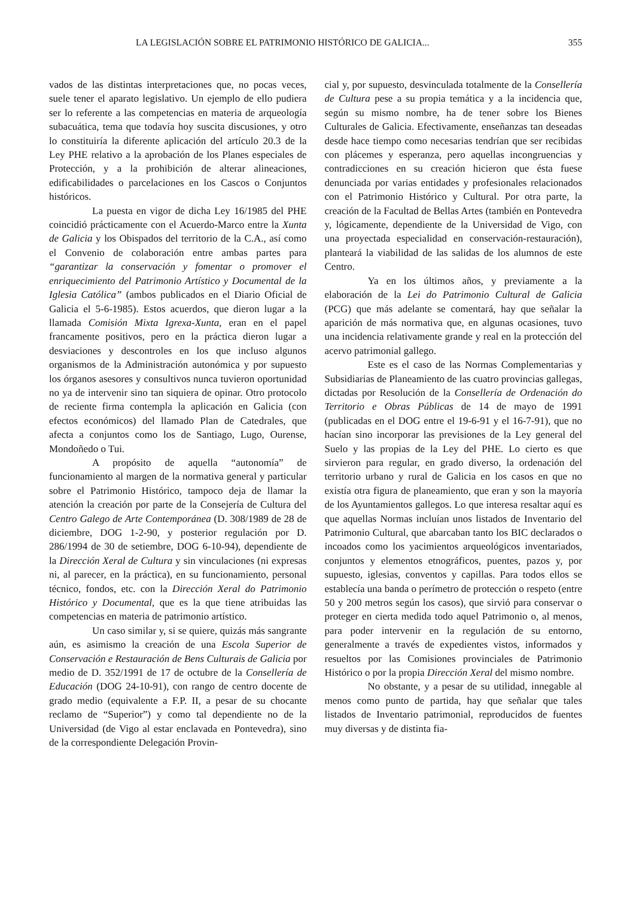LA LEGISLACIÓN SOBRE EL PATRIMONIO HISTÓRICO DE GALICIA... 355
vados de las distintas interpretaciones que, no pocas veces, suele tener el aparato legislativo. Un ejemplo de ello pudiera ser lo referente a las competencias en materia de arqueología subacuática, tema que todavía hoy suscita discusiones, y otro lo constituiría la diferente aplicación del artículo 20.3 de la Ley PHE relativo a la aprobación de los Planes especiales de Protección, y a la prohibición de alterar alineaciones, edificabilidades o parcelaciones en los Cascos o Conjuntos históricos.
La puesta en vigor de dicha Ley 16/1985 del PHE coincidió prácticamente con el Acuerdo-Marco entre la Xunta de Galicia y los Obispados del territorio de la C.A., así como el Convenio de colaboración entre ambas partes para “garantizar la conservación y fomentar o promover el enriquecimiento del Patrimonio Artístico y Documental de la Iglesia Católica” (ambos publicados en el Diario Oficial de Galicia el 5-6-1985). Estos acuerdos, que dieron lugar a la llamada Comisión Mixta Igrexa-Xunta, eran en el papel francamente positivos, pero en la práctica dieron lugar a desviaciones y descontroles en los que incluso algunos organismos de la Administración autonómica y por supuesto los órganos asesores y consultivos nunca tuvieron oportunidad no ya de intervenir sino tan siquiera de opinar. Otro protocolo de reciente firma contempla la aplicación en Galicia (con efectos económicos) del llamado Plan de Catedrales, que afecta a conjuntos como los de Santiago, Lugo, Ourense, Mondoñedo o Tui.
A propósito de aquella “autonomía” de funcionamiento al margen de la normativa general y particular sobre el Patrimonio Histórico, tampoco deja de llamar la atención la creación por parte de la Consejería de Cultura del Centro Galego de Arte Contemporánea (D. 308/1989 de 28 de diciembre, DOG 1-2-90, y posterior regulación por D. 286/1994 de 30 de setiembre, DOG 6-10-94), dependiente de la Dirección Xeral de Cultura y sin vinculaciones (ni expresas ni, al parecer, en la práctica), en su funcionamiento, personal técnico, fondos, etc. con la Dirección Xeral do Patrimonio Histórico y Documental, que es la que tiene atribuidas las competencias en materia de patrimonio artístico.
Un caso similar y, si se quiere, quizás más sangrante aún, es asimismo la creación de una Escola Superior de Conservación e Restauración de Bens Culturais de Galicia por medio de D. 352/1991 de 17 de octubre de la Consellería de Educación (DOG 24-10-91), con rango de centro docente de grado medio (equivalente a F.P. II, a pesar de su chocante reclamo de “Superior”) y como tal dependiente no de la Universidad (de Vigo al estar enclavada en Pontevedra), sino de la correspondiente Delegación Provin-
cial y, por supuesto, desvinculada totalmente de la Consellería de Cultura pese a su propia temática y a la incidencia que, según su mismo nombre, ha de tener sobre los Bienes Culturales de Galicia. Efectivamente, enseñanzas tan deseadas desde hace tiempo como necesarias tendrían que ser recibidas con plácemes y esperanza, pero aquellas incongruencias y contradicciones en su creación hicieron que ésta fuese denunciada por varias entidades y profesionales relacionados con el Patrimonio Histórico y Cultural. Por otra parte, la creación de la Facultad de Bellas Artes (también en Pontevedra y, lógicamente, dependiente de la Universidad de Vigo, con una proyectada especialidad en conservación-restauración), planteará la viabilidad de las salidas de los alumnos de este Centro.
Ya en los últimos años, y previamente a la elaboración de la Lei do Patrimonio Cultural de Galicia (PCG) que más adelante se comentará, hay que señalar la aparición de más normativa que, en algunas ocasiones, tuvo una incidencia relativamente grande y real en la protección del acervo patrimonial gallego.
Este es el caso de las Normas Complementarias y Subsidiarias de Planeamiento de las cuatro provincias gallegas, dictadas por Resolución de la Consellería de Ordenación do Territorio e Obras Públicas de 14 de mayo de 1991 (publicadas en el DOG entre el 19-6-91 y el 16-7-91), que no hacían sino incorporar las previsiones de la Ley general del Suelo y las propias de la Ley del PHE. Lo cierto es que sirvieron para regular, en grado diverso, la ordenación del territorio urbano y rural de Galicia en los casos en que no existía otra figura de planeamiento, que eran y son la mayoría de los Ayuntamientos gallegos. Lo que interesa resaltar aquí es que aquellas Normas incluían unos listados de Inventario del Patrimonio Cultural, que abarcaban tanto los BIC declarados o incoados como los yacimientos arqueológicos inventariados, conjuntos y elementos etnográficos, puentes, pazos y, por supuesto, iglesias, conventos y capillas. Para todos ellos se establecía una banda o perímetro de protección o respeto (entre 50 y 200 metros según los casos), que sirvió para conservar o proteger en cierta medida todo aquel Patrimonio o, al menos, para poder intervenir en la regulación de su entorno, generalmente a través de expedientes vistos, informados y resueltos por las Comisiones provinciales de Patrimonio Histórico o por la propia Dirección Xeral del mismo nombre.
No obstante, y a pesar de su utilidad, innegable al menos como punto de partida, hay que señalar que tales listados de Inventario patrimonial, reproducidos de fuentes muy diversas y de distinta fia-